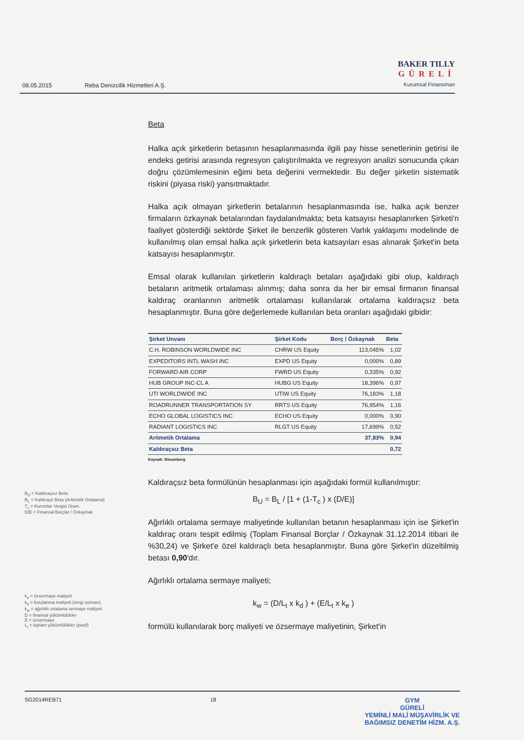08.05.2015 Reba Denizcilik Hizmetleri A.Ş.
BAKER TILLY
GÜRELİ
Kurumsal Finansman
B<sub>U</sub> = Kaldıraçsız Beta
B<sub>L</sub> = Kaldıraçlı Beta (Aritmetik Ortalama)
T<sub>c</sub> = Kurumlar Vergisi Oranı
D/E = Finansal Borçlar / Özkaynak
k<sub>e</sub> = özsermaye maliyeti
k<sub>d</sub> = borçlanma maliyeti (vergi sonrası)
k<sub>w</sub> = ağırlıklı ortalama sermaye maliyeti
D = finansal yükümlülükler
E = özsermaye
L<sub>t</sub> = toplam yükümlülükler (pasif)
Beta
Halka açık şirketlerin betasının hesaplanmasında ilgili pay hisse senetlerinin getirisi ile endeks getirisi arasında regresyon çalıştırılmakta ve regresyon analizi sonucunda çıkan doğru çözümlemesinin eğimi beta değerini vermektedir. Bu değer şirketin sistematik riskini (piyasa riski) yansıtmaktadır.
Halka açık olmayan şirketlerin betalarının hesaplanmasında ise, halka açık benzer firmaların özkaynak betalarından faydalanılmakta; beta katsayısı hesaplanırken Şirketi'n faaliyet gösterdiği sektörde Şirket ile benzerlik gösteren Varlık yaklaşımı modelinde de kullanılmış olan emsal halka açık şirketlerin beta katsayıları esas alınarak Şirket'in beta katsayısı hesaplanmıştır.
Emsal olarak kullanılan şirketlerin kaldıraçlı betaları aşağıdaki gibi olup, kaldıraçlı betaların aritmetik ortalaması alınmış; daha sonra da her bir emsal firmanın finansal kaldıraç oranlarının aritmetik ortalaması kullanılarak ortalama kaldıraçsız beta hesaplanmıştır. Buna göre değerlemede kullanılan beta oranları aşağıdaki gibidir:
| Şirket Unvanı | Şirket Kodu | Borç / Özkaynak | Beta |
| --- | --- | --- | --- |
| C.H. ROBINSON WORLDWIDE INC | CHRW US Equity | 113,045% | 1,02 |
| EXPEDITORS INTL WASH INC | EXPD US Equity | 0,000% | 0,89 |
| FORWARD AIR CORP | FWRD US Equity | 0,335% | 0,92 |
| HUB GROUP INC-CL A | HUBG US Equity | 18,396% | 0,97 |
| UTI WORLDWIDE INC | UTIW US Equity | 76,183% | 1,18 |
| ROADRUNNER TRANSPORTATION SY | RRTS US Equity | 76,954% | 1,16 |
| ECHO GLOBAL LOGISTICS INC | ECHO US Equity | 0,000% | 0,90 |
| RADIANT LOGISTICS INC | RLGT US Equity | 17,699% | 0,52 |
| Aritmetik Ortalama | | 37,83% | 0,94 |
| Kaldıraçsız Beta | | | 0,72 |
Kaynak: Bloomberg
Kaldıraçsız beta formülünün hesaplanması için aşağıdaki formül kullanılmıştır:
B<sub>U</sub> = B<sub>L</sub> / [1 + (1-T<sub>c</sub> ) x (D/E)]
Ağırlıklı ortalama sermaye maliyetinde kullanılan betanın hesaplanması için ise Şirket'in kaldıraç oranı tespit edilmiş (Toplam Finansal Borçlar / Özkaynak 31.12.2014 itibari ile %30,24) ve Şirket'e özel kaldıraçlı beta hesaplanmıştır. Buna göre Şirket'in düzeltilmiş betası 0,90'dır.
Ağırlıklı ortalama sermaye maliyeti;
k<sub>w</sub> = (D/L<sub>t</sub> x k<sub>d</sub> ) + (E/L<sub>t</sub> x k<sub>e</sub> )
formülü kullanılarak borç maliyeti ve özsermaye maliyetinin, Şirket'in
SG2014REB71 18 GYM
GÜRELİ
YEMİNLİ MALİ MÜŞAVİRLİK VE
BAĞIMSIZ DENETİM HİZM. A.Ş.